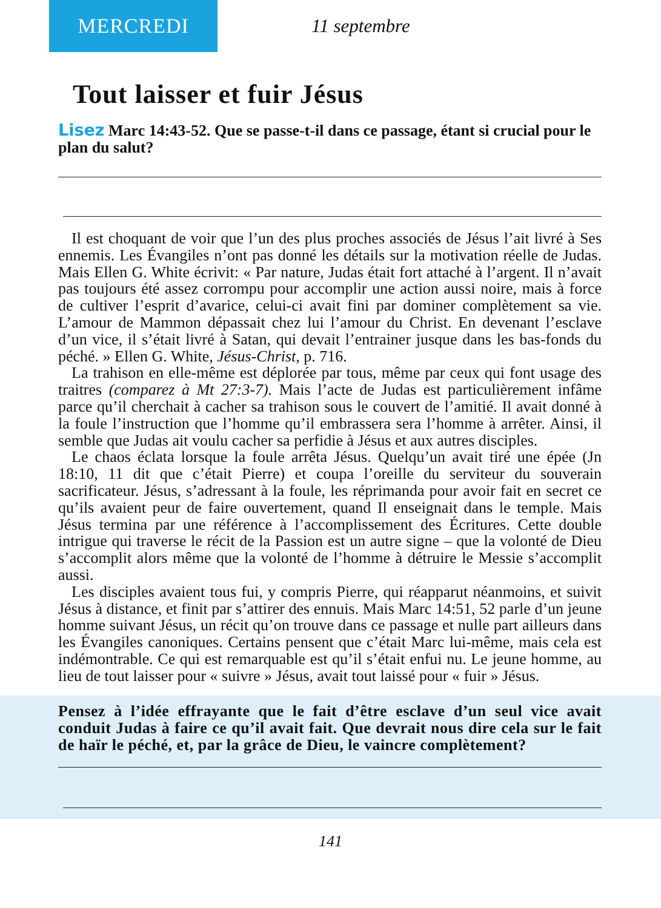MERCREDI
11 septembre
Tout laisser et fuir Jésus
Lisez Marc 14:43-52. Que se passe-t-il dans ce passage, étant si crucial pour le plan du salut?
Il est choquant de voir que l’un des plus proches associés de Jésus l’ait livré à Ses ennemis. Les Évangiles n’ont pas donné les détails sur la motivation réelle de Judas. Mais Ellen G. White écrivit: « Par nature, Judas était fort attaché à l’argent. Il n’avait pas toujours été assez corrompu pour accomplir une action aussi noire, mais à force de cultiver l’esprit d’avarice, celui-ci avait fini par dominer complètement sa vie. L’amour de Mammon dépassait chez lui l’amour du Christ. En devenant l’esclave d’un vice, il s’était livré à Satan, qui devait l’entrainer jusque dans les bas-fonds du péché. » Ellen G. White, Jésus-Christ, p. 716.
La trahison en elle-même est déplorée par tous, même par ceux qui font usage des traitres (comparez à Mt 27:3-7). Mais l’acte de Judas est particulièrement infâme parce qu’il cherchait à cacher sa trahison sous le couvert de l’amitié. Il avait donné à la foule l’instruction que l’homme qu’il embrassera sera l’homme à arrêter. Ainsi, il semble que Judas ait voulu cacher sa perfidie à Jésus et aux autres disciples.
Le chaos éclata lorsque la foule arrêta Jésus. Quelqu’un avait tiré une épée (Jn 18:10, 11 dit que c’était Pierre) et coupa l’oreille du serviteur du souverain sacrificateur. Jésus, s’adressant à la foule, les réprimanda pour avoir fait en secret ce qu’ils avaient peur de faire ouvertement, quand Il enseignait dans le temple. Mais Jésus termina par une référence à l’accomplissement des Écritures. Cette double intrigue qui traverse le récit de la Passion est un autre signe – que la volonté de Dieu s’accomplit alors même que la volonté de l’homme à détruire le Messie s’accomplit aussi.
Les disciples avaient tous fui, y compris Pierre, qui réapparut néanmoins, et suivit Jésus à distance, et finit par s’attirer des ennuis. Mais Marc 14:51, 52 parle d’un jeune homme suivant Jésus, un récit qu’on trouve dans ce passage et nulle part ailleurs dans les Évangiles canoniques. Certains pensent que c’était Marc lui-même, mais cela est indémontrable. Ce qui est remarquable est qu’il s’était enfui nu. Le jeune homme, au lieu de tout laisser pour « suivre » Jésus, avait tout laissé pour « fuir » Jésus.
Pensez à l’idée effrayante que le fait d’être esclave d’un seul vice avait conduit Judas à faire ce qu’il avait fait. Que devrait nous dire cela sur le fait de haïr le péché, et, par la grâce de Dieu, le vaincre complètement?
141